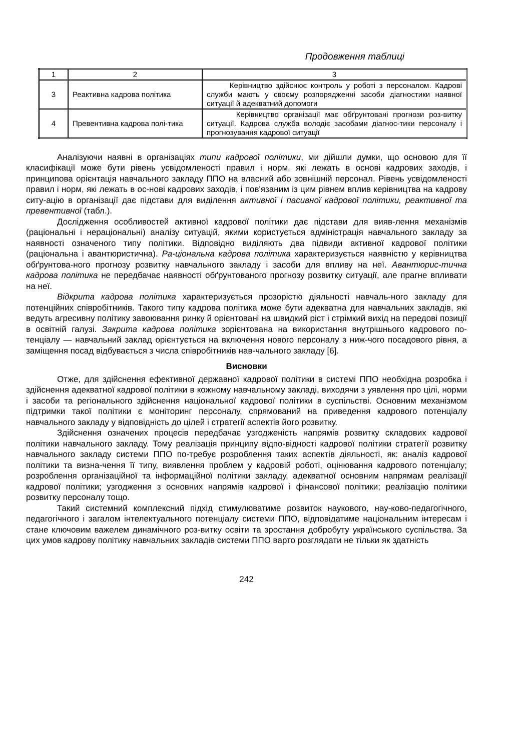Продовження таблиці
| 1 | 2 | 3 |
| --- | --- | --- |
| 3 | Реактивна кадрова політика | Керівництво здійснює контроль у роботі з персоналом. Кадрові служби мають у своєму розпорядженні засоби діагностики наявної ситуації й адекватний допомоги |
| 4 | Превентивна кадрова полі-тика | Керівництво організації має обґрунтовані прогнози роз-витку ситуації. Кадрова служба володіє засобами діагнос-тики персоналу і прогнозування кадрової ситуації |
Аналізуючи наявні в організаціях типи кадрової політики, ми дійшли думки, що основою для її класифікації може бути рівень усвідомленості правил і норм, які лежать в основі кадрових заходів, і принципова орієнтація навчального закладу ППО на власний або зовнішній персонал. Рівень усвідомленості правил і норм, які лежать в ос-нові кадрових заходів, і пов'язаним із цим рівнем вплив керівництва на кадрову ситу-ацію в організації дає підстави для виділення активної і пасивної кадрової політики, реактивної та превентивної (табл.).
Дослідження особливостей активної кадрової політики дає підстави для вияв-лення механізмів (раціональні і нераціональні) аналізу ситуацій, якими користується адміністрація навчального закладу за наявності означеного типу політики. Відповідно виділяють два підвиди активної кадрової політики (раціональна і авантюристична). Ра-ціональна кадрова політика характеризується наявністю у керівництва обґрунтова-ного прогнозу розвитку навчального закладу і засоби для впливу на неї. Авантюрис-тична кадрова політика не передбачає наявності обґрунтованого прогнозу розвитку ситуації, але прагне впливати на неї.
Відкрита кадрова політика характеризується прозорістю діяльності навчаль-ного закладу для потенційних співробітників. Такого типу кадрова політика може бути адекватна для навчальних закладів, які ведуть агресивну політику завоювання ринку й орієнтовані на швидкий ріст і стрімкий вихід на передові позиції в освітній галузі. Закрита кадрова політика зорієнтована на використання внутрішнього кадрового по-тенціалу — навчальний заклад орієнтується на включення нового персоналу з ниж-чого посадового рівня, а заміщення посад відбувається з числа співробітників нав-чального закладу [6].
Висновки
Отже, для здійснення ефективної державної кадрової політики в системі ППО необхідна розробка і здійснення адекватної кадрової політики в кожному навчальному закладі, виходячи з уявлення про цілі, норми і засоби та регіонального здійснення національної кадрової політики в суспільстві. Основним механізмом підтримки такої політики є моніторинг персоналу, спрямований на приведення кадрового потенціалу навчального закладу у відповідність до цілей і стратегії аспектів його розвитку.
Здійснення означених процесів передбачає узгодженість напрямів розвитку складових кадрової політики навчального закладу. Тому реалізація принципу відпо-відності кадрової політики стратегії розвитку навчального закладу системи ППО по-требує розроблення таких аспектів діяльності, як: аналіз кадрової політики та визна-чення її типу, виявлення проблем у кадровій роботі, оцінювання кадрового потенціалу; розроблення організаційної та інформаційної політики закладу, адекватної основним напрямам реалізації кадрової політики; узгодження з основних напрямів кадрової і фінансової політики; реалізацію політики розвитку персоналу тощо.
Такий системний комплексний підхід стимулюватиме розвиток наукового, нау-ково-педагогічного, педагогічного і загалом інтелектуального потенціалу системи ППО, відповідатиме національним інтересам і стане ключовим важелем динамічного роз-витку освіти та зростання добробуту українського суспільства. За цих умов кадрову політику навчальних закладів системи ППО варто розглядати не тільки як здатність
242